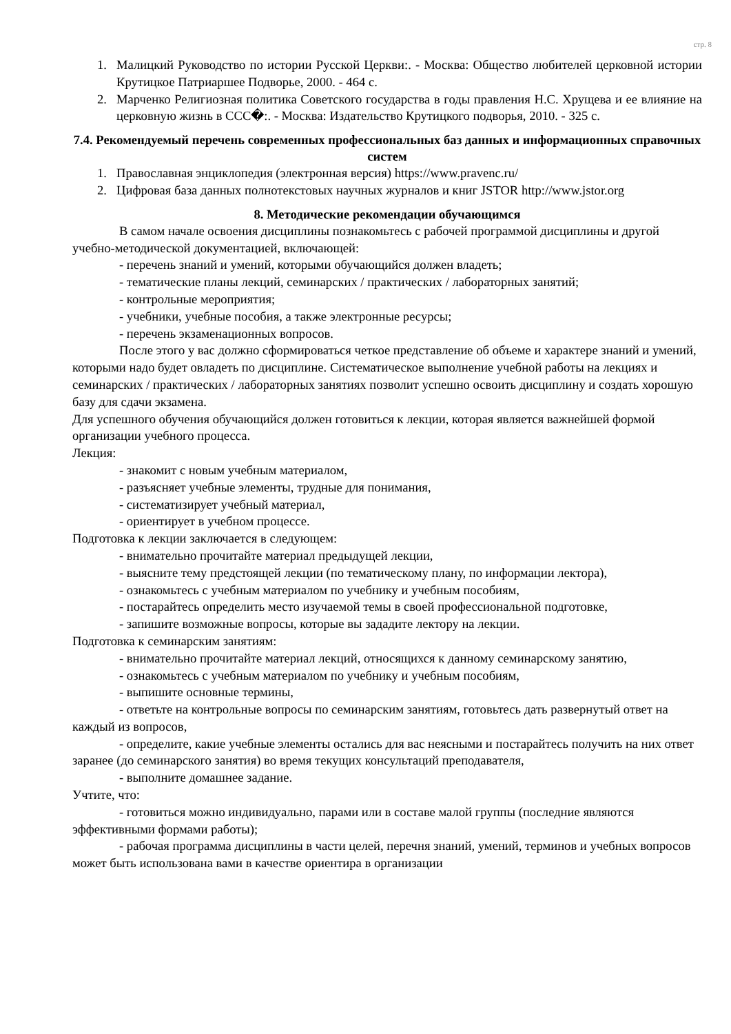стр. 8
1. Малицкий Руководство по истории Русской Церкви:. - Москва: Общество любителей церковной истории Крутицкое Патриаршее Подворье, 2000. - 464 с.
2. Марченко Религиозная политика Советского государства в годы правления Н.С. Хрущева и ее влияние на церковную жизнь в ССС�:. - Москва: Издательство Крутицкого подворья, 2010. - 325 с.
7.4. Рекомендуемый перечень современных профессиональных баз данных и информационных справочных систем
1. Православная энциклопедия (электронная версия) https://www.pravenc.ru/
2. Цифровая база данных полнотекстовых научных журналов и книг JSTOR http://www.jstor.org
8. Методические рекомендации обучающимся
В самом начале освоения дисциплины познакомьтесь с рабочей программой дисциплины и другой учебно-методической документацией, включающей:
- перечень знаний и умений, которыми обучающийся должен владеть;
- тематические планы лекций, семинарских / практических / лабораторных занятий;
- контрольные мероприятия;
- учебники, учебные пособия, а также электронные ресурсы;
- перечень экзаменационных вопросов.
После этого у вас должно сформироваться четкое представление об объеме и характере знаний и умений, которыми надо будет овладеть по дисциплине. Систематическое выполнение учебной работы на лекциях и семинарских / практических / лабораторных занятиях позволит успешно освоить дисциплину и создать хорошую базу для сдачи экзамена.
Для успешного обучения обучающийся должен готовиться к лекции, которая является важнейшей формой организации учебного процесса.
Лекция:
- знакомит с новым учебным материалом,
- разъясняет учебные элементы, трудные для понимания,
- систематизирует учебный материал,
- ориентирует в учебном процессе.
Подготовка к лекции заключается в следующем:
- внимательно прочитайте материал предыдущей лекции,
- выясните тему предстоящей лекции (по тематическому плану, по информации лектора),
- ознакомьтесь с учебным материалом по учебнику и учебным пособиям,
- постарайтесь определить место изучаемой темы в своей профессиональной подготовке,
- запишите возможные вопросы, которые вы зададите лектору на лекции.
Подготовка к семинарским занятиям:
- внимательно прочитайте материал лекций, относящихся к данному семинарскому занятию,
- ознакомьтесь с учебным материалом по учебнику и учебным пособиям,
- выпишите основные термины,
- ответьте на контрольные вопросы по семинарским занятиям, готовьтесь дать развернутый ответ на каждый из вопросов,
- определите, какие учебные элементы остались для вас неясными и постарайтесь получить на них ответ заранее (до семинарского занятия) во время текущих консультаций преподавателя,
- выполните домашнее задание.
Учтите, что:
- готовиться можно индивидуально, парами или в составе малой группы (последние являются эффективными формами работы);
- рабочая программа дисциплины в части целей, перечня знаний, умений, терминов и учебных вопросов может быть использована вами в качестве ориентира в организации